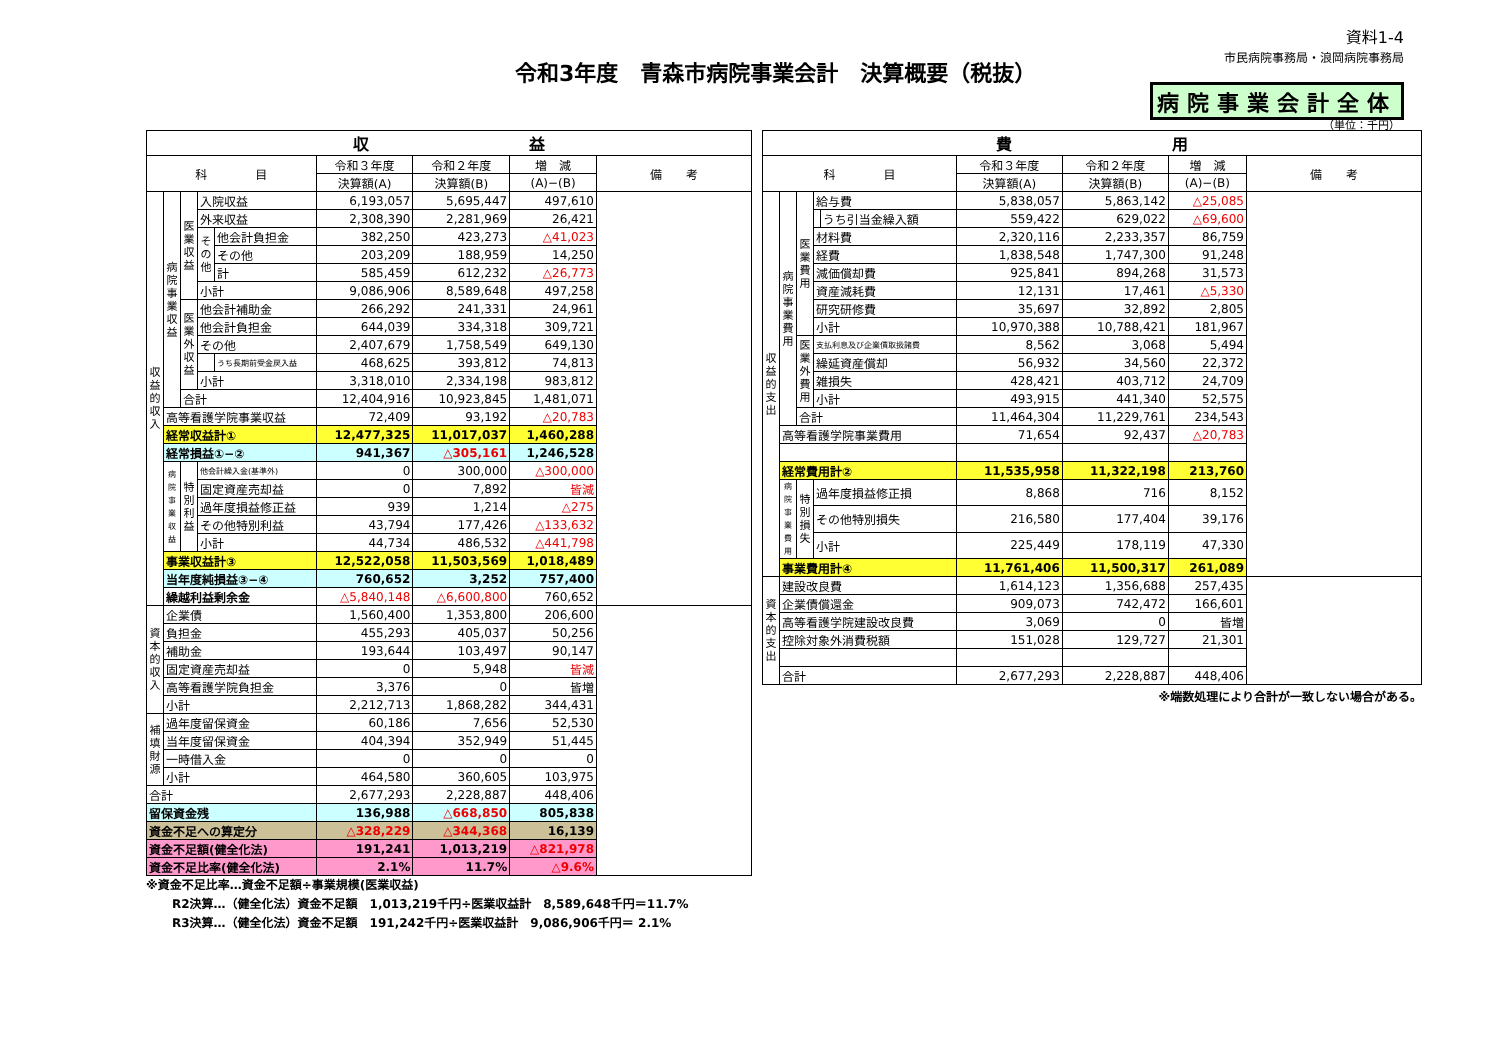資料1-4
市民病院事務局・浪岡病院事務局
令和3年度　青森市病院事業会計　決算概要（税抜）
病院事業会計全体
（単位：千円）
| 収 益 | | | | | | | | |
| --- | --- | --- | --- | --- | --- | --- | --- | --- |
| 科 目 | | | | | 令和３年度 | 令和２年度 | 増 減 | 備 考 |
| | | | | | 決算額(A) | 決算額(B) | (A)−(B) | |
| 収益的収入 | 病院事業収益 | 医業収益 | 入院収益 | | 6,193,057 | 5,695,447 | 497,610 | |
| | | | 外来収益 | | 2,308,390 | 2,281,969 | 26,421 | |
| | | | その他 | 他会計負担金 | 382,250 | 423,273 | △41,023 | |
| | | | | その他 | 203,209 | 188,959 | 14,250 | |
| | | | | 計 | 585,459 | 612,232 | △26,773 | |
| | | | 小計 | | 9,086,906 | 8,589,648 | 497,258 | |
| | | 医業外収益 | 他会計補助金 | | 266,292 | 241,331 | 24,961 | |
| | | | 他会計負担金 | | 644,039 | 334,318 | 309,721 | |
| | | | その他 | | 2,407,679 | 1,758,549 | 649,130 | |
| | | | | うち長期前受金戻入益 | 468,625 | 393,812 | 74,813 | |
| | | | 小計 | | 3,318,010 | 2,334,198 | 983,812 | |
| | | 合計 | | | 12,404,916 | 10,923,845 | 1,481,071 | |
| | 高等看護学院事業収益 | | | | 72,409 | 93,192 | △20,783 | |
| | 経常収益計① | | | | 12,477,325 | 11,017,037 | 1,460,288 | |
| | 経常損益①−② | | | | 941,367 | △305,161 | 1,246,528 | |
| | 病院事業収益 | 特別利益 | 他会計繰入金(基準外) | | 0 | 300,000 | △300,000 | |
| | | | 固定資産売却益 | | 0 | 7,892 | 皆減 | |
| | | | 過年度損益修正益 | | 939 | 1,214 | △275 | |
| | | | その他特別利益 | | 43,794 | 177,426 | △133,632 | |
| | | | 小計 | | 44,734 | 486,532 | △441,798 | |
| | 事業収益計③ | | | | 12,522,058 | 11,503,569 | 1,018,489 | |
| | 当年度純損益③−④ | | | | 760,652 | 3,252 | 757,400 | |
| | 繰越利益剰余金 | | | | △5,840,148 | △6,600,800 | 760,652 | |
| 資本的収入 | 企業債 | | | | 1,560,400 | 1,353,800 | 206,600 | |
| | 負担金 | | | | 455,293 | 405,037 | 50,256 | |
| | 補助金 | | | | 193,644 | 103,497 | 90,147 | |
| | 固定資産売却益 | | | | 0 | 5,948 | 皆減 | |
| | 高等看護学院負担金 | | | | 3,376 | 0 | 皆増 | |
| | 小計 | | | | 2,212,713 | 1,868,282 | 344,431 | |
| 補填財源 | 過年度留保資金 | | | | 60,186 | 7,656 | 52,530 | |
| | 当年度留保資金 | | | | 404,394 | 352,949 | 51,445 | |
| | 一時借入金 | | | | 0 | 0 | 0 | |
| | 小計 | | | | 464,580 | 360,605 | 103,975 | |
| 合計 | | | | | 2,677,293 | 2,228,887 | 448,406 | |
| 留保資金残 | | | | | 136,988 | △668,850 | 805,838 | |
| 資金不足への算定分 | | | | | △328,229 | △344,368 | 16,139 | |
| 資金不足額(健全化法) | | | | | 191,241 | 1,013,219 | △821,978 | |
| 資金不足比率(健全化法) | | | | | 2.1% | 11.7% | △9.6% | |
| 費 用 | | | | | | | | |
| --- | --- | --- | --- | --- | --- | --- | --- | --- |
| 科 目 | | | | | 令和３年度 | 令和２年度 | 増 減 | 備 考 |
| | | | | | 決算額(A) | 決算額(B) | (A)−(B) | |
| 収益的支出 | 病院事業費用 | 医業費用 | 給与費 | | 5,838,057 | 5,863,142 | △25,085 | |
| | | | | うち引当金繰入額 | 559,422 | 629,022 | △69,600 | |
| | | | 材料費 | | 2,320,116 | 2,233,357 | 86,759 | |
| | | | 経費 | | 1,838,548 | 1,747,300 | 91,248 | |
| | | | 減価償却費 | | 925,841 | 894,268 | 31,573 | |
| | | | 資産減耗費 | | 12,131 | 17,461 | △5,330 | |
| | | | 研究研修費 | | 35,697 | 32,892 | 2,805 | |
| | | | 小計 | | 10,970,388 | 10,788,421 | 181,967 | |
| | | 医業外費用 | 支払利息及び企業債取扱諸費 | | 8,562 | 3,068 | 5,494 | |
| | | | 繰延資産償却 | | 56,932 | 34,560 | 22,372 | |
| | | | 雑損失 | | 428,421 | 403,712 | 24,709 | |
| | | | 小計 | | 493,915 | 441,340 | 52,575 | |
| | | 合計 | | | 11,464,304 | 11,229,761 | 234,543 | |
| | 高等看護学院事業費用 | | | | 71,654 | 92,437 | △20,783 | |
| | 経常費用計② | | | | 11,535,958 | 11,322,198 | 213,760 | |
| | 病院事業費用 | 特別損失 | 過年度損益修正損 | | 8,868 | 716 | 8,152 | |
| | | | その他特別損失 | | 216,580 | 177,404 | 39,176 | |
| | | | 小計 | | 225,449 | 178,119 | 47,330 | |
| | 事業費用計④ | | | | 11,761,406 | 11,500,317 | 261,089 | |
| 資本的支出 | 建設改良費 | | | | 1,614,123 | 1,356,688 | 257,435 | |
| | 企業債償還金 | | | | 909,073 | 742,472 | 166,601 | |
| | 高等看護学院建設改良費 | | | | 3,069 | 0 | 皆増 | |
| | 控除対象外消費税額 | | | | 151,028 | 129,727 | 21,301 | |
| | 合計 | | | | 2,677,293 | 2,228,887 | 448,406 | |
※端数処理により合計が一致しない場合がある。
※資金不足比率…資金不足額÷事業規模(医業収益)
R2決算…（健全化法）資金不足額　1,013,219千円÷医業収益計　8,589,648千円＝11.7%
R3決算…（健全化法）資金不足額　191,242千円÷医業収益計　9,086,906千円＝ 2.1%